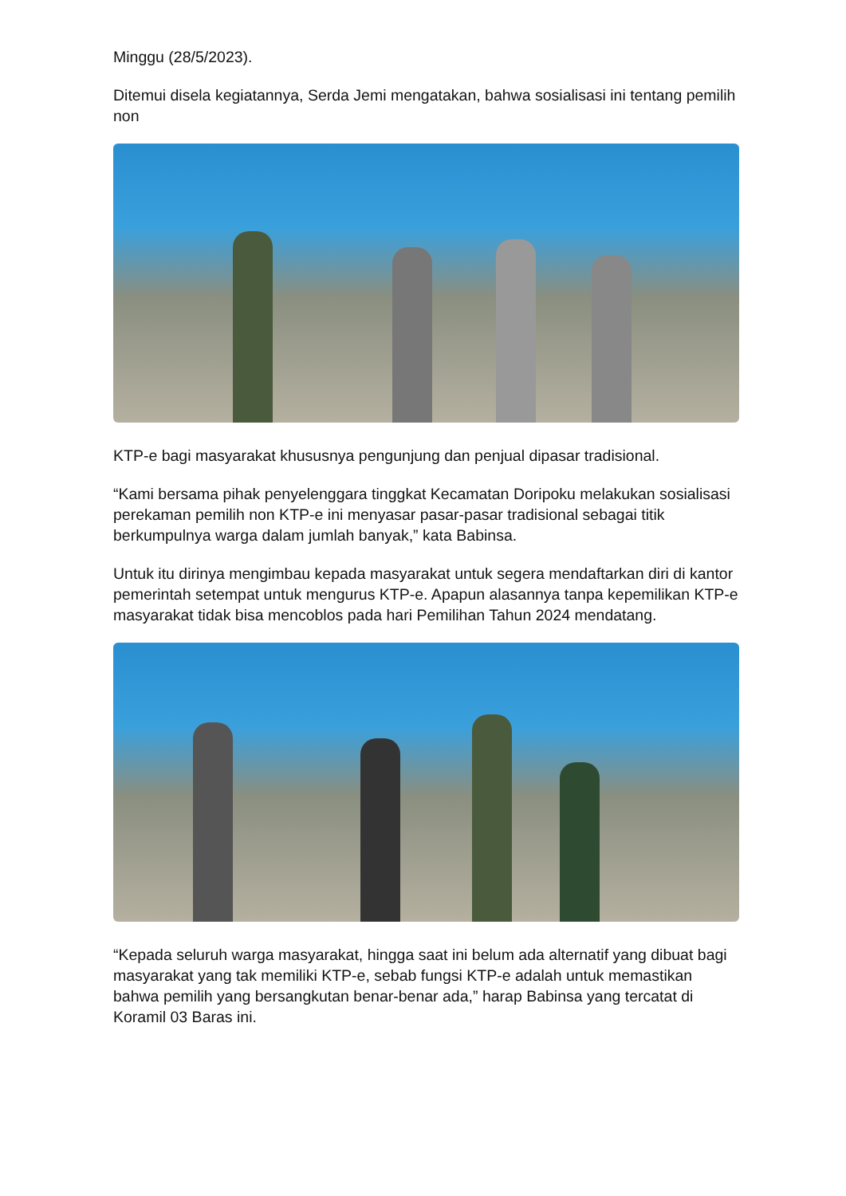Minggu (28/5/2023).
Ditemui disela kegiatannya, Serda Jemi mengatakan, bahwa sosialisasi ini tentang pemilih non
KTP-e bagi masyarakat khususnya pengunjung dan penjual dipasar tradisional.
“Kami bersama pihak penyelenggara tinggkat Kecamatan Doripoku melakukan sosialisasi perekaman pemilih non KTP-e ini menyasar pasar-pasar tradisional sebagai titik berkumpulnya warga dalam jumlah banyak,” kata Babinsa.
Untuk itu dirinya mengimbau kepada masyarakat untuk segera mendaftarkan diri di kantor pemerintah setempat untuk mengurus KTP-e. Apapun alasannya tanpa kepemilikan KTP-e masyarakat tidak bisa mencoblos pada hari Pemilihan Tahun 2024 mendatang.
“Kepada seluruh warga masyarakat, hingga saat ini belum ada alternatif yang dibuat bagi masyarakat yang tak memiliki KTP-e, sebab fungsi KTP-e adalah untuk memastikan bahwa pemilih yang bersangkutan benar-benar ada,” harap Babinsa yang tercatat di Koramil 03 Baras ini.